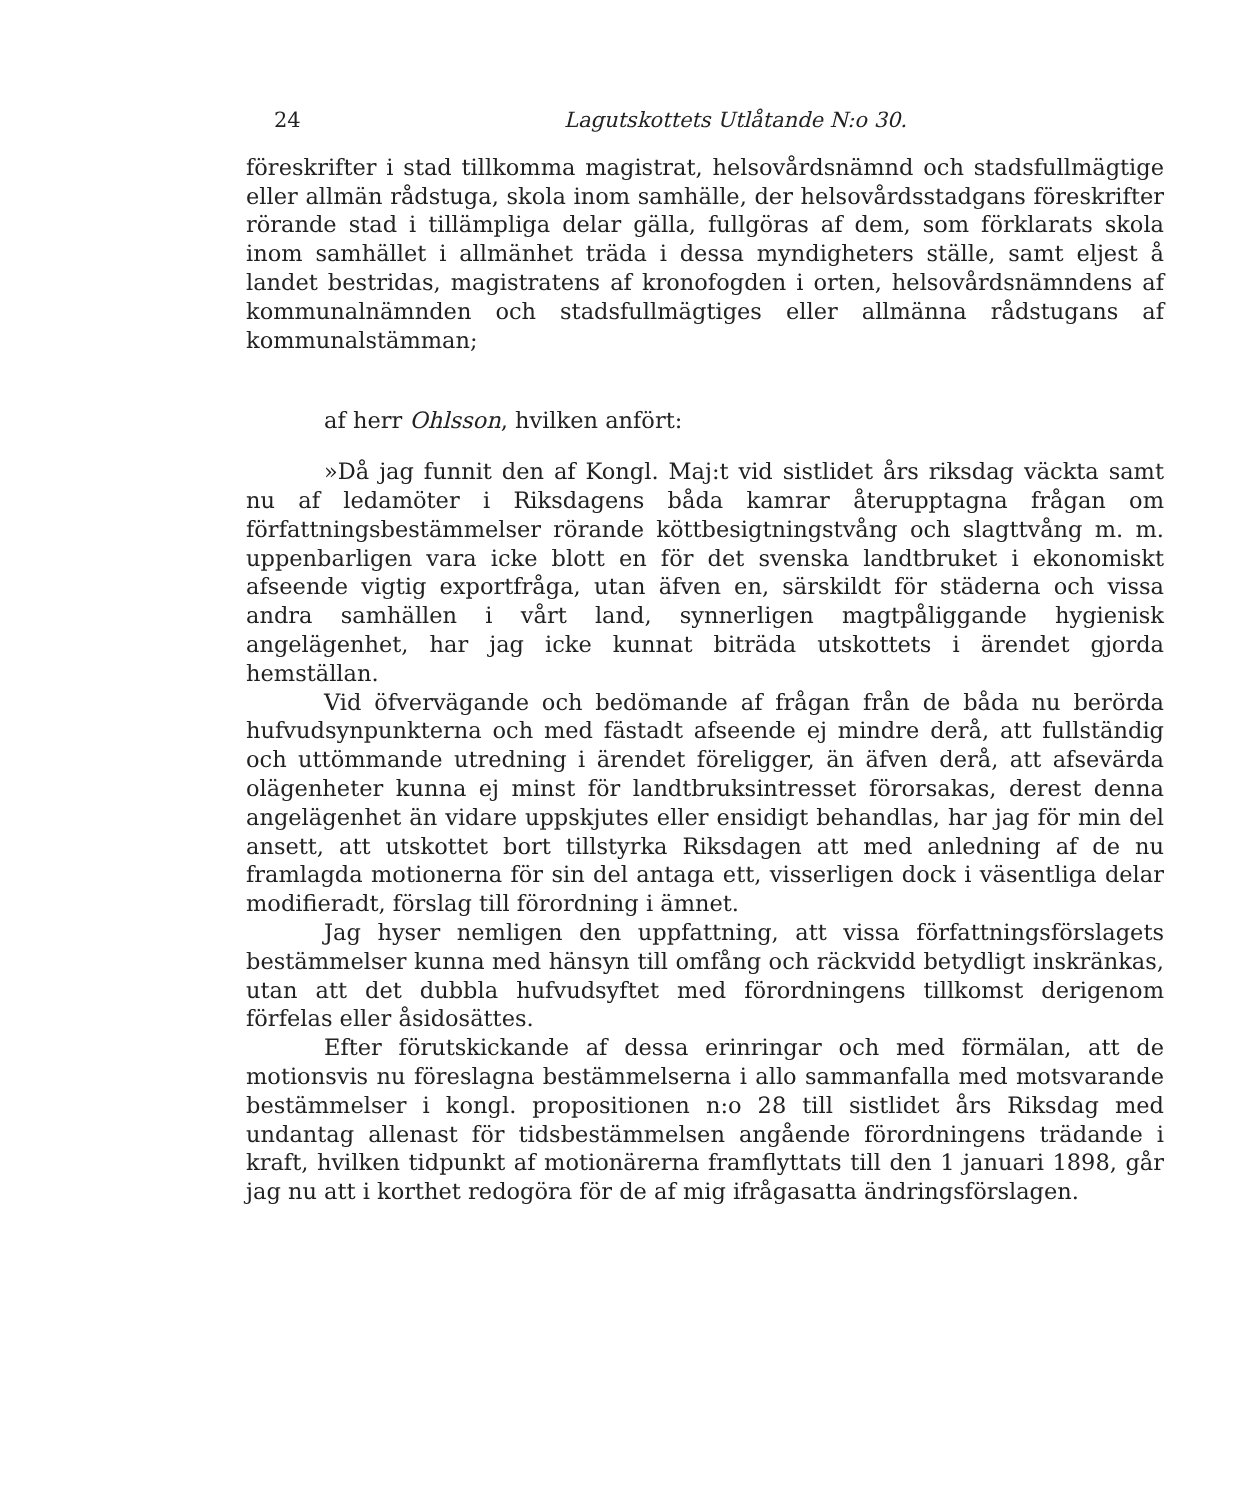24 Lagutskottets Utlåtande N:o 30.
föreskrifter i stad tillkomma magistrat, helsovårdsnämnd och stadsfullmägtige eller allmän rådstuga, skola inom samhälle, der helsovårdsstadgans föreskrifter rörande stad i tillämpliga delar gälla, fullgöras af dem, som förklarats skola inom samhället i allmänhet träda i dessa myndigheters ställe, samt eljest å landet bestridas, magistratens af kronofogden i orten, helsovårdsnämndens af kommunalnämnden och stadsfullmägtiges eller allmänna rådstugans af kommunalstämman;
af herr Ohlsson, hvilken anfört:
»Då jag funnit den af Kongl. Maj:t vid sistlidet års riksdag väckta samt nu af ledamöter i Riksdagens båda kamrar återupptagna frågan om författningsbestämmelser rörande köttbesigtningstvång och slagttvång m. m. uppenbarligen vara icke blott en för det svenska landtbruket i ekonomiskt afseende vigtig exportfråga, utan äfven en, särskildt för städerna och vissa andra samhällen i vårt land, synnerligen magtpåliggande hygienisk angelägenhet, har jag icke kunnat biträda utskottets i ärendet gjorda hemställan.
Vid öfvervägande och bedömande af frågan från de båda nu berörda hufvudsynpunkterna och med fästadt afseende ej mindre derå, att fullständig och uttömmande utredning i ärendet föreligger, än äfven derå, att afsevärda olägenheter kunna ej minst för landtbruksintresset förorsakas, derest denna angelägenhet än vidare uppskjutes eller ensidigt behandlas, har jag för min del ansett, att utskottet bort tillstyrka Riksdagen att med anledning af de nu framlagda motionerna för sin del antaga ett, visserligen dock i väsentliga delar modifieradt, förslag till förordning i ämnet.
Jag hyser nemligen den uppfattning, att vissa författningsförslagets bestämmelser kunna med hänsyn till omfång och räckvidd betydligt inskränkas, utan att det dubbla hufvudsyftet med förordningens tillkomst derigenom förfelas eller åsidosättes.
Efter förutskickande af dessa erinringar och med förmälan, att de motionsvis nu föreslagna bestämmelserna i allo sammanfalla med motsvarande bestämmelser i kongl. propositionen n:o 28 till sistlidet års Riksdag med undantag allenast för tidsbestämmelsen angående förordningens trädande i kraft, hvilken tidpunkt af motionärerna framflyttats till den 1 januari 1898, går jag nu att i korthet redogöra för de af mig ifrågasatta ändringsförslagen.